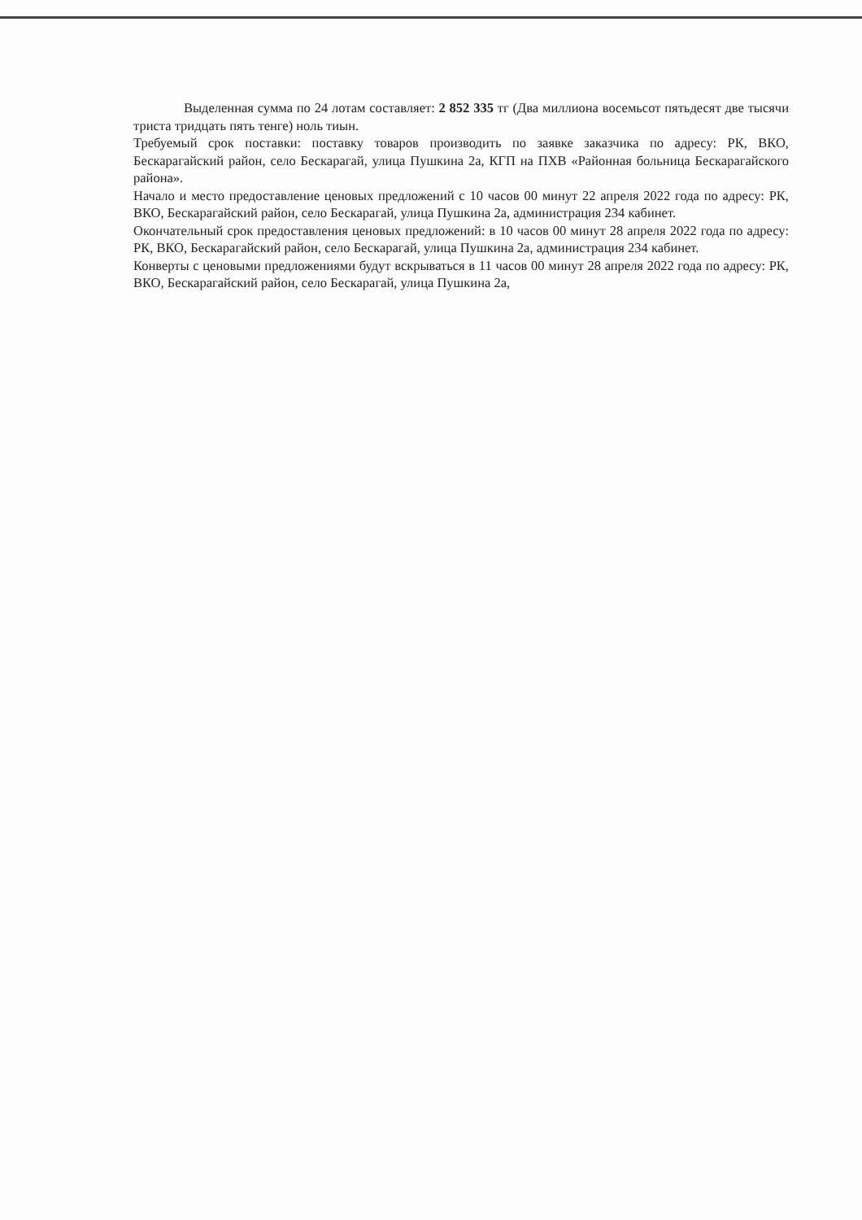Выделенная сумма по 24 лотам составляет: 2 852 335 тг (Два миллиона восемьсот пятьдесят две тысячи триста тридцать пять тенге) ноль тиын.
Требуемый срок поставки: поставку товаров производить по заявке заказчика по адресу: РК, ВКО, Бескарагайский район, село Бескарагай, улица Пушкина 2а, КГП на ПХВ «Районная больница Бескарагайского района».
Начало и место предоставление ценовых предложений с 10 часов 00 минут 22 апреля 2022 года по адресу: РК, ВКО, Бескарагайский район, село Бескарагай, улица Пушкина 2а, администрация 234 кабинет.
Окончательный срок предоставления ценовых предложений: в 10 часов 00 минут 28 апреля 2022 года по адресу: РК, ВКО, Бескарагайский район, село Бескарагай, улица Пушкина 2а, администрация 234 кабинет.
Конверты с ценовыми предложениями будут вскрываться в 11 часов 00 минут 28 апреля 2022 года по адресу: РК, ВКО, Бескарагайский район, село Бескарагай, улица Пушкина 2а,